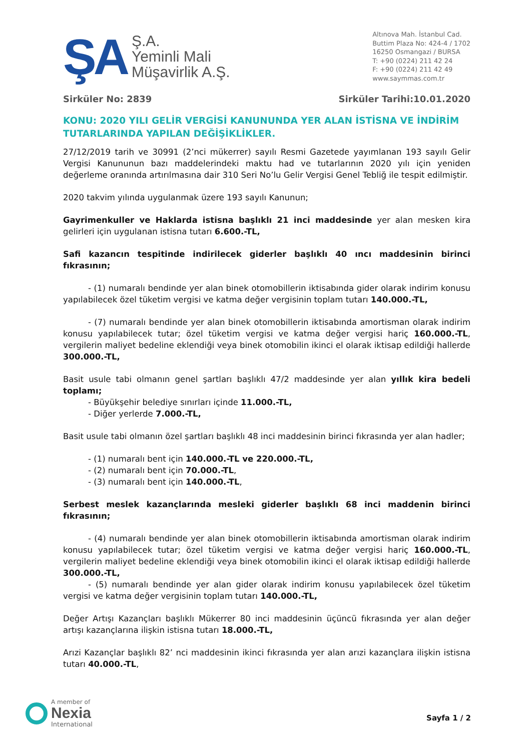ŞA
Ş.A.
Yeminli Mali
Müşavirlik A.Ş.
Altınova Mah. İstanbul Cad.
Buttim Plaza No: 424-4 / 1702
16250 Osmangazi / BURSA
T: +90 (0224) 211 42 24
F: +90 (0224) 211 42 49
www.saymmas.com.tr
Sirküler No: 2839 Sirküler Tarihi:10.01.2020
KONU: 2020 YILI GELİR VERGİSİ KANUNUNDA YER ALAN İSTİSNA VE İNDİRİM TUTARLARINDA YAPILAN DEĞİŞİKLİKLER.
27/12/2019 tarih ve 30991 (2’nci mükerrer) sayılı Resmi Gazetede yayımlanan 193 sayılı Gelir Vergisi Kanununun bazı maddelerindeki maktu had ve tutarlarının 2020 yılı için yeniden değerleme oranında artırılmasına dair 310 Seri No’lu Gelir Vergisi Genel Tebliğ ile tespit edilmiştir.
2020 takvim yılında uygulanmak üzere 193 sayılı Kanunun;
Gayrimenkuller ve Haklarda istisna başlıklı 21 inci maddesinde yer alan mesken kira gelirleri için uygulanan istisna tutarı 6.600.-TL,
Safi kazancın tespitinde indirilecek giderler başlıklı 40 ıncı maddesinin birinci fıkrasının;
- (1) numaralı bendinde yer alan binek otomobillerin iktisabında gider olarak indirim konusu yapılabilecek özel tüketim vergisi ve katma değer vergisinin toplam tutarı 140.000.-TL,
- (7) numaralı bendinde yer alan binek otomobillerin iktisabında amortisman olarak indirim konusu yapılabilecek tutar; özel tüketim vergisi ve katma değer vergisi hariç 160.000.-TL, vergilerin maliyet bedeline eklendiği veya binek otomobilin ikinci el olarak iktisap edildiği hallerde 300.000.-TL,
Basit usule tabi olmanın genel şartları başlıklı 47/2 maddesinde yer alan yıllık kira bedeli toplamı;
- Büyükşehir belediye sınırları içinde 11.000.-TL,
- Diğer yerlerde 7.000.-TL,
Basit usule tabi olmanın özel şartları başlıklı 48 inci maddesinin birinci fıkrasında yer alan hadler;
- (1) numaralı bent için 140.000.-TL ve 220.000.-TL,
- (2) numaralı bent için 70.000.-TL,
- (3) numaralı bent için 140.000.-TL,
Serbest meslek kazançlarında mesleki giderler başlıklı 68 inci maddenin birinci fıkrasının;
- (4) numaralı bendinde yer alan binek otomobillerin iktisabında amortisman olarak indirim konusu yapılabilecek tutar; özel tüketim vergisi ve katma değer vergisi hariç 160.000.-TL, vergilerin maliyet bedeline eklendiği veya binek otomobilin ikinci el olarak iktisap edildiği hallerde 300.000.-TL,
- (5) numaralı bendinde yer alan gider olarak indirim konusu yapılabilecek özel tüketim vergisi ve katma değer vergisinin toplam tutarı 140.000.-TL,
Değer Artışı Kazançları başlıklı Mükerrer 80 inci maddesinin üçüncü fıkrasında yer alan değer artışı kazançlarına ilişkin istisna tutarı 18.000.-TL,
Arızi Kazançlar başlıklı 82’ nci maddesinin ikinci fıkrasında yer alan arızi kazançlara ilişkin istisna tutarı 40.000.-TL,
A member of
Nexia
International
Sayfa 1 / 2